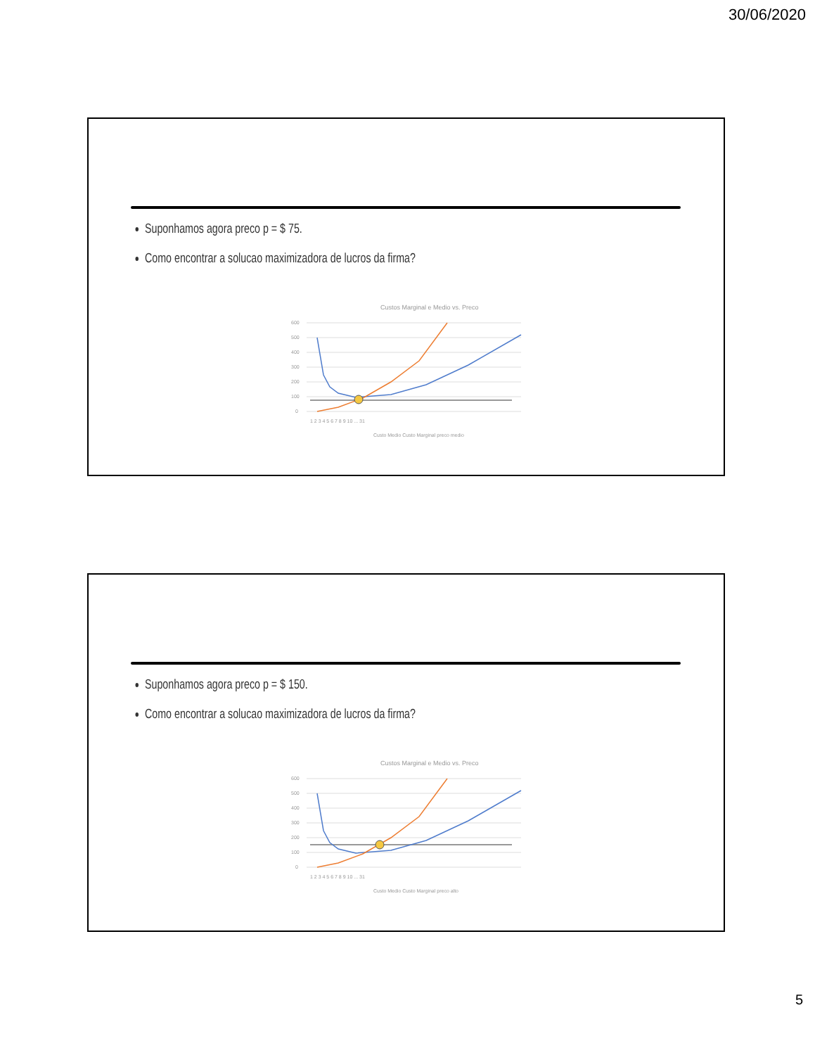30/06/2020
Suponhamos agora preco p = $ 75.
Como encontrar a solucao maximizadora de lucros da firma?
Custos Marginal e Medio vs. Preco
600
500
400
300
200
100
0
1 2 3 4 5 6 7 8 9 10 ... 31
Custo Medio Custo Marginal preco medio
Suponhamos agora preco p = $ 150.
Como encontrar a solucao maximizadora de lucros da firma?
Custos Marginal e Medio vs. Preco
600
500
400
300
200
100
0
1 2 3 4 5 6 7 8 9 10 ... 31
Custo Medio Custo Marginal preco alto
5